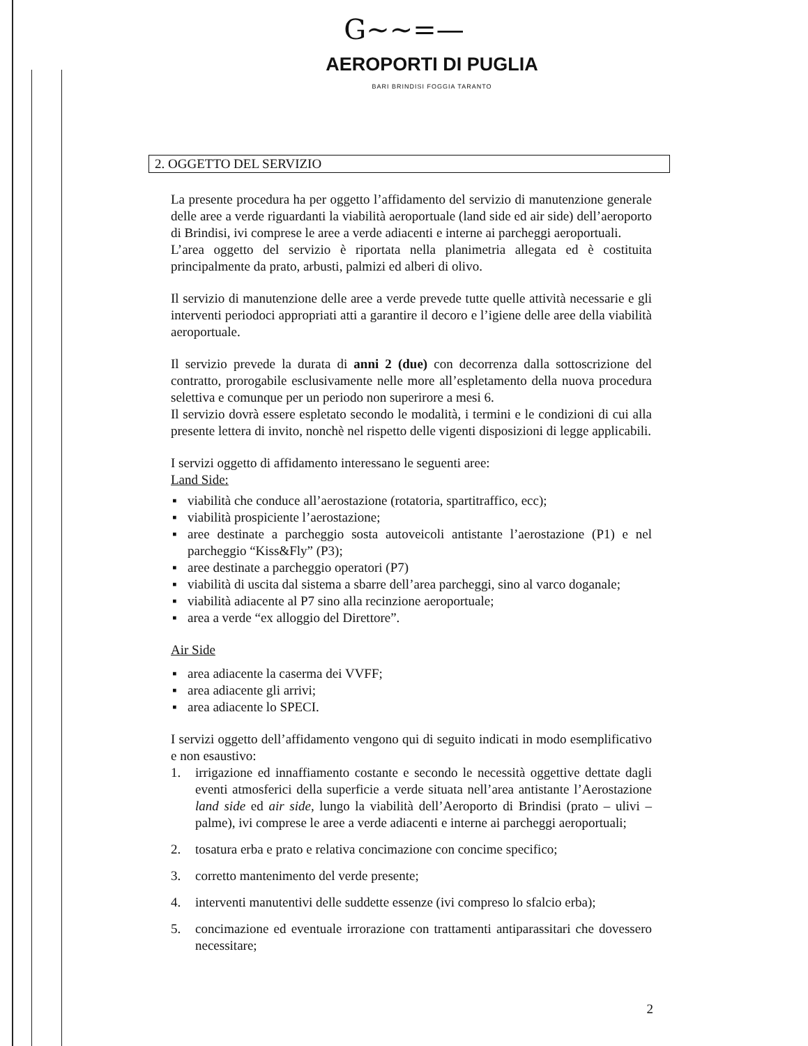G~~=—
AEROPORTI DI PUGLIA
BARI BRINDISI FOGGIA TARANTO
2. OGGETTO DEL SERVIZIO
La presente procedura ha per oggetto l’affidamento del servizio di manutenzione generale delle aree a verde riguardanti la viabilità aeroportuale (land side ed air side) dell’aeroporto di Brindisi, ivi comprese le aree a verde adiacenti e interne ai parcheggi aeroportuali.
L’area oggetto del servizio è riportata nella planimetria allegata ed è costituita principalmente da prato, arbusti, palmizi ed alberi di olivo.
Il servizio di manutenzione delle aree a verde prevede tutte quelle attività necessarie e gli interventi periodoci appropriati atti a garantire il decoro e l’igiene delle aree della viabilità aeroportuale.
Il servizio prevede la durata di anni 2 (due) con decorrenza dalla sottoscrizione del contratto, prorogabile esclusivamente nelle more all’espletamento della nuova procedura selettiva e comunque per un periodo non superirore a mesi 6.
Il servizio dovrà essere espletato secondo le modalità, i termini e le condizioni di cui alla presente lettera di invito, nonchè nel rispetto delle vigenti disposizioni di legge applicabili.
I servizi oggetto di affidamento interessano le seguenti aree:
Land Side:
▪ viabilità che conduce all’aerostazione (rotatoria, spartitraffico, ecc);
▪ viabilità prospiciente l’aerostazione;
▪ aree destinate a parcheggio sosta autoveicoli antistante l’aerostazione (P1) e nel parcheggio “Kiss&Fly” (P3);
▪ aree destinate a parcheggio operatori (P7)
▪ viabilità di uscita dal sistema a sbarre dell’area parcheggi, sino al varco doganale;
▪ viabilità adiacente al P7 sino alla recinzione aeroportuale;
▪ area a verde “ex alloggio del Direttore”.
Air Side
▪ area adiacente la caserma dei VVFF;
▪ area adiacente gli arrivi;
▪ area adiacente lo SPECI.
I servizi oggetto dell’affidamento vengono qui di seguito indicati in modo esemplificativo e non esaustivo:
1. irrigazione ed innaffiamento costante e secondo le necessità oggettive dettate dagli eventi atmosferici della superficie a verde situata nell’area antistante l’Aerostazione land side ed air side, lungo la viabilità dell’Aeroporto di Brindisi (prato – ulivi – palme), ivi comprese le aree a verde adiacenti e interne ai parcheggi aeroportuali;
2. tosatura erba e prato e relativa concimazione con concime specifico;
3. corretto mantenimento del verde presente;
4. interventi manutentivi delle suddette essenze (ivi compreso lo sfalcio erba);
5. concimazione ed eventuale irrorazione con trattamenti antiparassitari che dovessero necessitare;
2